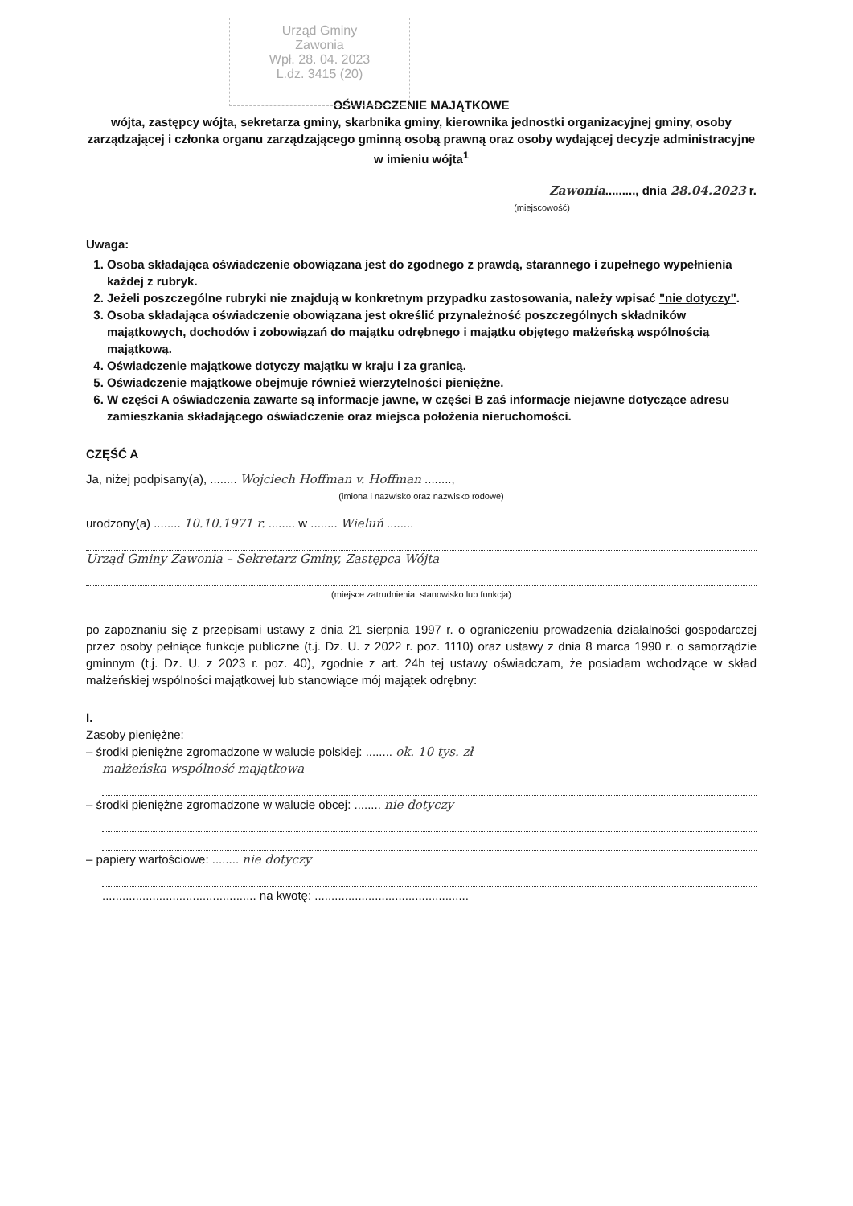Urząd Gminy
Zawonia
Wpł. 28. 04. 2023
L.dz. 3415 (20)
OŚWIADCZENIE MAJĄTKOWE
wójta, zastępcy wójta, sekretarza gminy, skarbnika gminy, kierownika jednostki organizacyjnej gminy, osoby zarządzającej i członka organu zarządzającego gminną osobą prawną oraz osoby wydającej decyzje administracyjne w imieniu wójta<sup>1</sup>
Zawonia........., dnia 28.04.2023 r.
(miejscowość)
Uwaga:
1. Osoba składająca oświadczenie obowiązana jest do zgodnego z prawdą, starannego i zupełnego wypełnienia każdej z rubryk.
2. Jeżeli poszczególne rubryki nie znajdują w konkretnym przypadku zastosowania, należy wpisać "nie dotyczy".
3. Osoba składająca oświadczenie obowiązana jest określić przynależność poszczególnych składników majątkowych, dochodów i zobowiązań do majątku odrębnego i majątku objętego małżeńską wspólnością majątkową.
4. Oświadczenie majątkowe dotyczy majątku w kraju i za granicą.
5. Oświadczenie majątkowe obejmuje również wierzytelności pieniężne.
6. W części A oświadczenia zawarte są informacje jawne, w części B zaś informacje niejawne dotyczące adresu zamieszkania składającego oświadczenie oraz miejsca położenia nieruchomości.
CZĘŚĆ A
Ja, niżej podpisany(a), ........ Wojciech Hoffman v. Hoffman ........,
(imiona i nazwisko oraz nazwisko rodowe)
urodzony(a) ........ 10.10.1971 r. ........ w ........ Wieluń ........
Urząd Gminy Zawonia – Sekretarz Gminy, Zastępca Wójta
(miejsce zatrudnienia, stanowisko lub funkcja)
po zapoznaniu się z przepisami ustawy z dnia 21 sierpnia 1997 r. o ograniczeniu prowadzenia działalności gospodarczej przez osoby pełniące funkcje publiczne (t.j. Dz. U. z 2022 r. poz. 1110) oraz ustawy z dnia 8 marca 1990 r. o samorządzie gminnym (t.j. Dz. U. z 2023 r. poz. 40), zgodnie z art. 24h tej ustawy oświadczam, że posiadam wchodzące w skład małżeńskiej wspólności majątkowej lub stanowiące mój majątek odrębny:
I.
Zasoby pieniężne:
– środki pieniężne zgromadzone w walucie polskiej: ........ ok. 10 tys. zł
małżeńska wspólność majątkowa
– środki pieniężne zgromadzone w walucie obcej: ........ nie dotyczy
– papiery wartościowe: ........ nie dotyczy
.............................................. na kwotę: ..............................................